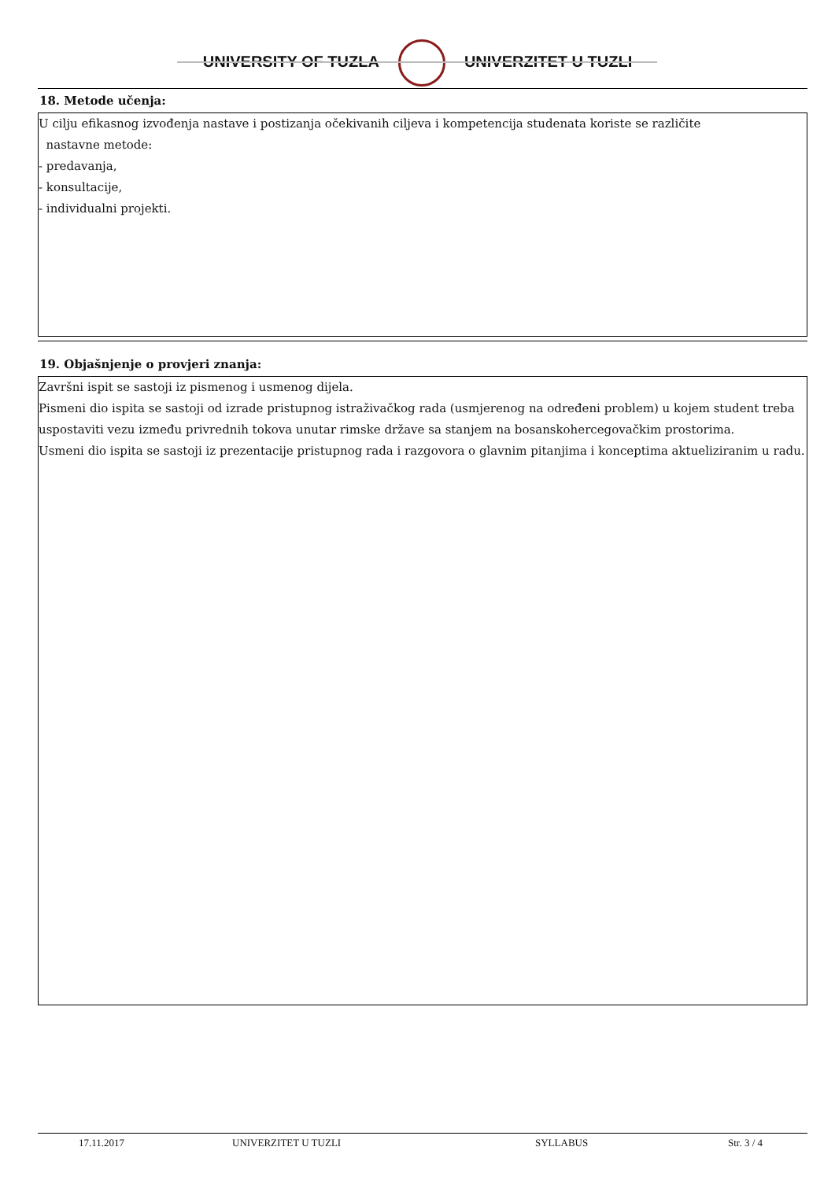UNIVERSITY OF TUZLA UNIVERZITET U TUZLI
18. Metode učenja:
U cilju efikasnog izvođenja nastave i postizanja očekivanih ciljeva i kompetencija studenata koriste se različite
nastavne metode:
- predavanja,
- konsultacije,
- individualni projekti.
19. Objašnjenje o provjeri znanja:
Završni ispit se sastoji iz pismenog i usmenog dijela.
Pismeni dio ispita se sastoji od izrade pristupnog istraživačkog rada (usmjerenog na određeni problem) u kojem student treba uspostaviti vezu između privrednih tokova unutar rimske države sa stanjem na bosanskohercegovačkim prostorima.
Usmeni dio ispita se sastoji iz prezentacije pristupnog rada i razgovora o glavnim pitanjima i konceptima aktueliziranim u radu.
17.11.2017 UNIVERZITET U TUZLI SYLLABUS Str. 3 / 4